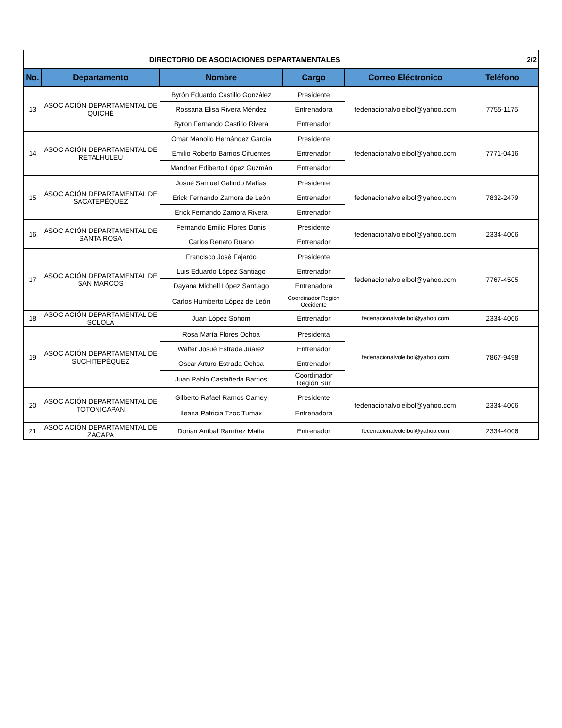| DIRECTORIO DE ASOCIACIONES DEPARTAMENTALES | | | | | 2/2 |
| No. | Departamento | Nombre | Cargo | Correo Eléctronico | Teléfono |
| 13 | ASOCIACIÓN DEPARTAMENTAL DE QUICHÉ | Byrón Eduardo Castillo González | Presidente | fedenacionalvoleibol@yahoo.com | 7755-1175 |
| | | Rossana Elisa Rivera Méndez | Entrenadora | | |
| | | Byron Fernando Castillo Rivera | Entrenador | | |
| 14 | ASOCIACIÓN DEPARTAMENTAL DE RETALHULEU | Omar Manolio Hernández García | Presidente | fedenacionalvoleibol@yahoo.com | 7771-0416 |
| | | Emilio Roberto Barrios Cifuentes | Entrenador | | |
| | | Mandner Ediberto López Guzmán | Entrenador | | |
| 15 | ASOCIACIÓN DEPARTAMENTAL DE SACATEPÉQUEZ | Josué Samuel Galindo Matías | Presidente | fedenacionalvoleibol@yahoo.com | 7832-2479 |
| | | Erick Fernando Zamora de León | Entrenador | | |
| | | Erick Fernando Zamora Rivera | Entrenador | | |
| 16 | ASOCIACIÓN DEPARTAMENTAL DE SANTA ROSA | Fernando Emilio Flores Donis | Presidente | fedenacionalvoleibol@yahoo.com | 2334-4006 |
| | | Carlos Renato Ruano | Entrenador | | |
| 17 | ASOCIACIÓN DEPARTAMENTAL DE SAN MARCOS | Francisco José Fajardo | Presidente | fedenacionalvoleibol@yahoo.com | 7767-4505 |
| | | Luis Eduardo López Santiago | Entrenador | | |
| | | Dayana Michell López Santiago | Entrenadora | | |
| | | Carlos Humberto López de León | Coordinador Región Occidente | | |
| 18 | ASOCIACIÓN DEPARTAMENTAL DE SOLOLÁ | Juan López Sohom | Entrenador | fedenacionalvoleibol@yahoo.com | 2334-4006 |
| 19 | ASOCIACIÓN DEPARTAMENTAL DE SUCHITEPÉQUEZ | Rosa María Flores Ochoa | Presidenta | fedenacionalvoleibol@yahoo.com | 7867-9498 |
| | | Walter Josué Estrada Júarez | Entrenador | | |
| | | Oscar Arturo Estrada Ochoa | Entrenador | | |
| | | Juan Pablo Castañeda Barrios | Coordinador Región Sur | | |
| 20 | ASOCIACIÓN DEPARTAMENTAL DE TOTONICAPAN | Gilberto Rafael Ramos Camey Ileana Patricia Tzoc Tumax | Presidente Entrenadora | fedenacionalvoleibol@yahoo.com | 2334-4006 |
| 21 | ASOCIACIÓN DEPARTAMENTAL DE ZACAPA | Dorian Aníbal Ramírez Matta | Entrenador | fedenacionalvoleibol@yahoo.com | 2334-4006 |